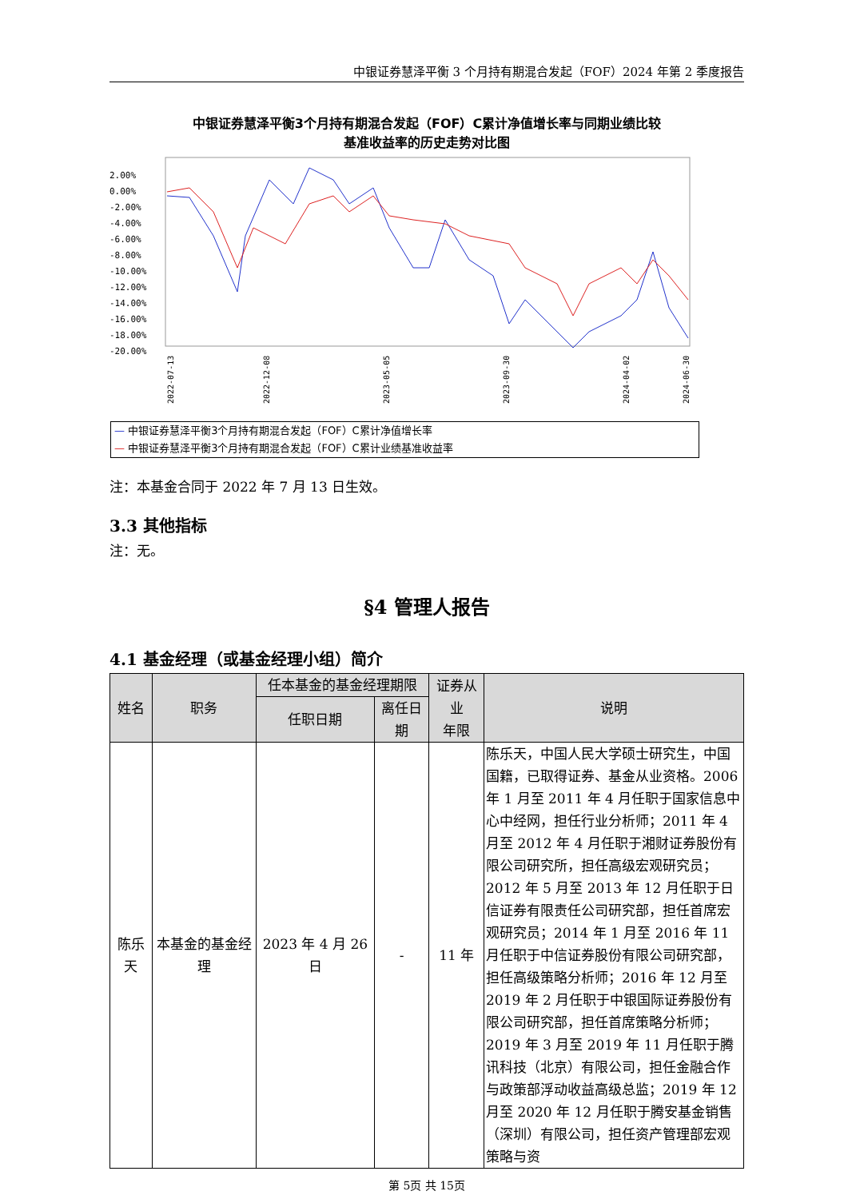中银证券慧泽平衡 3 个月持有期混合发起（FOF）2024 年第 2 季度报告
中银证券慧泽平衡3个月持有期混合发起（FOF）C累计净值增长率与同期业绩比较
基准收益率的历史走势对比图
2.00%
0.00%
-2.00%
-4.00%
-6.00%
-8.00%
-10.00%
-12.00%
-14.00%
-16.00%
-18.00%
-20.00%
2022-07-13
2022-12-08
2023-05-05
2023-09-30
2024-04-02
2024-06-30
— 中银证券慧泽平衡3个月持有期混合发起（FOF）C累计净值增长率
— 中银证券慧泽平衡3个月持有期混合发起（FOF）C累计业绩基准收益率
注：本基金合同于 2022 年 7 月 13 日生效。
3.3 其他指标
注：无。
§4 管理人报告
4.1 基金经理（或基金经理小组）简介
| 姓名 | 职务 | 任本基金的基金经理期限 | | 证券从业 年限 | 说明 |
| --- | --- | --- | --- | --- | --- |
| | | 任职日期 | 离任日期 | | |
| 陈乐天 | 本基金的基金经理 | 2023 年 4 月 26 日 | - | 11 年 | 陈乐天，中国人民大学硕士研究生，中国国籍，已取得证券、基金从业资格。2006 年 1 月至 2011 年 4 月任职于国家信息中心中经网，担任行业分析师；2011 年 4 月至 2012 年 4 月任职于湘财证券股份有限公司研究所，担任高级宏观研究员；2012 年 5 月至 2013 年 12 月任职于日信证券有限责任公司研究部，担任首席宏观研究员；2014 年 1 月至 2016 年 11 月任职于中信证券股份有限公司研究部，担任高级策略分析师；2016 年 12 月至 2019 年 2 月任职于中银国际证券股份有限公司研究部，担任首席策略分析师；2019 年 3 月至 2019 年 11 月任职于腾讯科技（北京）有限公司，担任金融合作与政策部浮动收益高级总监；2019 年 12 月至 2020 年 12 月任职于腾安基金销售（深圳）有限公司，担任资产管理部宏观策略与资 |
第 5页 共 15页